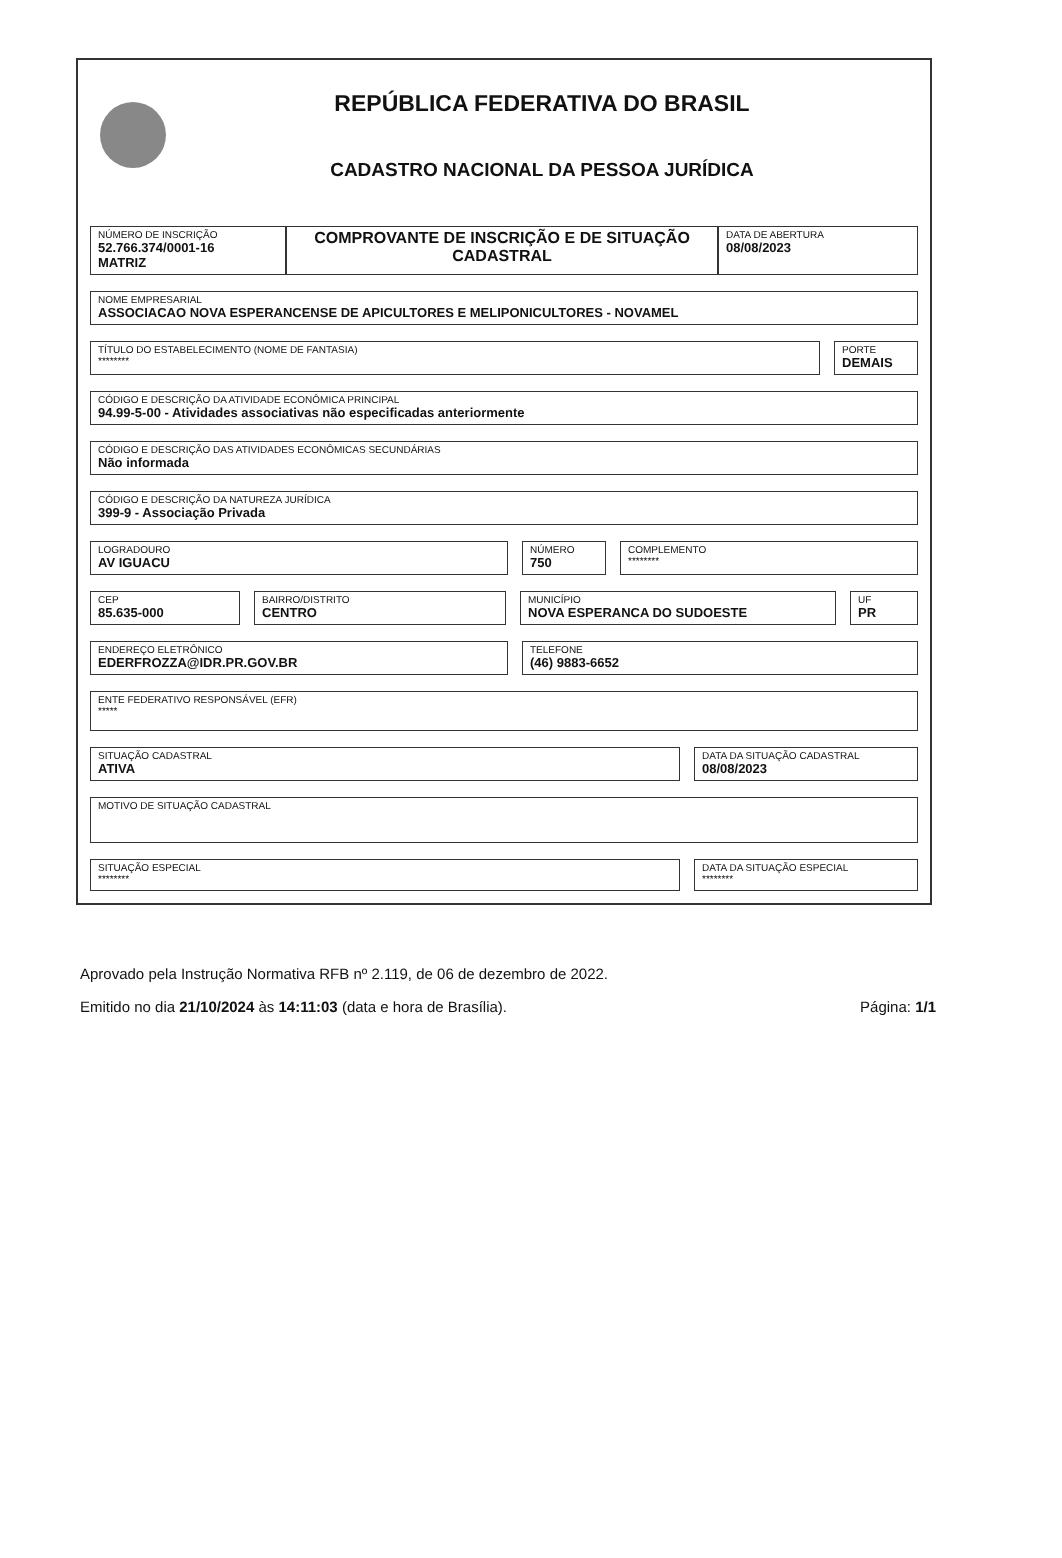REPÚBLICA FEDERATIVA DO BRASIL
CADASTRO NACIONAL DA PESSOA JURÍDICA
NÚMERO DE INSCRIÇÃO
52.766.374/0001-16
MATRIZ
COMPROVANTE DE INSCRIÇÃO E DE SITUAÇÃO CADASTRAL
DATA DE ABERTURA
08/08/2023
NOME EMPRESARIAL
ASSOCIACAO NOVA ESPERANCENSE DE APICULTORES E MELIPONICULTORES - NOVAMEL
TÍTULO DO ESTABELECIMENTO (NOME DE FANTASIA)
********
PORTE
DEMAIS
CÓDIGO E DESCRIÇÃO DA ATIVIDADE ECONÔMICA PRINCIPAL
94.99-5-00 - Atividades associativas não especificadas anteriormente
CÓDIGO E DESCRIÇÃO DAS ATIVIDADES ECONÔMICAS SECUNDÁRIAS
Não informada
CÓDIGO E DESCRIÇÃO DA NATUREZA JURÍDICA
399-9 - Associação Privada
LOGRADOURO
AV IGUACU
NÚMERO
750
COMPLEMENTO
********
CEP
85.635-000
BAIRRO/DISTRITO
CENTRO
MUNICÍPIO
NOVA ESPERANCA DO SUDOESTE
UF
PR
ENDEREÇO ELETRÔNICO
EDERFROZZA@IDR.PR.GOV.BR
TELEFONE
(46) 9883-6652
ENTE FEDERATIVO RESPONSÁVEL (EFR)
*****
SITUAÇÃO CADASTRAL
ATIVA
DATA DA SITUAÇÃO CADASTRAL
08/08/2023
MOTIVO DE SITUAÇÃO CADASTRAL
SITUAÇÃO ESPECIAL
********
DATA DA SITUAÇÃO ESPECIAL
********
Aprovado pela Instrução Normativa RFB nº 2.119, de 06 de dezembro de 2022.
Emitido no dia 21/10/2024 às 14:11:03 (data e hora de Brasília). Página: 1/1